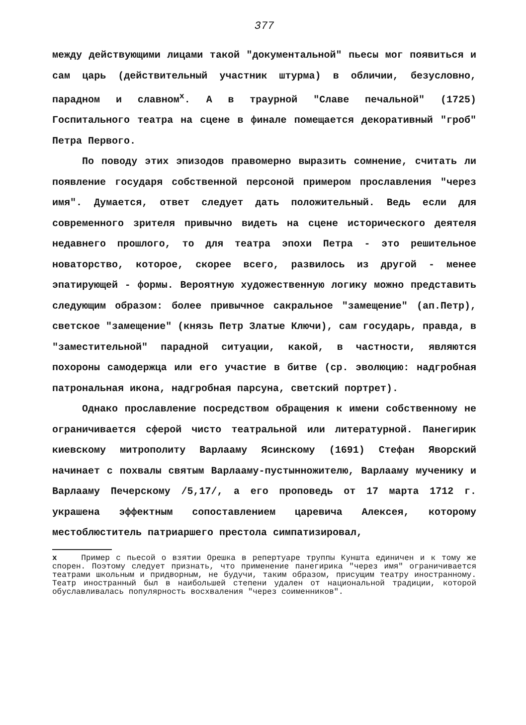377
между действующими лицами такой "документальной" пьесы мог появиться и сам царь (действительный участник штурма) в обличии, безусловно, парадном и славном<sup>x</sup>. А в траурной "Славе печальной" (1725) Госпитального театра на сцене в финале помещается декоративный "гроб" Петра Первого.
По поводу этих эпизодов правомерно выразить сомнение, считать ли появление государя собственной персоной примером прославления "через имя". Думается, ответ следует дать положительный. Ведь если для современного зрителя привычно видеть на сцене исторического деятеля недавнего прошлого, то для театра эпохи Петра - это решительное новаторство, которое, скорее всего, развилось из другой - менее эпатирующей - формы. Вероятную художественную логику можно представить следующим образом: более привычное сакральное "замещение" (ап.Петр), светское "замещение" (князь Петр Златые Ключи), сам государь, правда, в "заместительной" парадной ситуации, какой, в частности, являются похороны самодержца или его участие в битве (ср. эволюцию: надгробная патрональная икона, надгробная парсуна, светский портрет).
Однако прославление посредством обращения к имени собственному не ограничивается сферой чисто театральной или литературной. Панегирик киевскому митрополиту Варлааму Ясинскому (1691) Стефан Яворский начинает с похвалы святым Варлааму-пустынножителю, Варлааму мученику и Варлааму Печерскому /5,17/, а его проповедь от 17 марта 1712 г. украшена эффектным сопоставлением царевича Алексея, которому местоблюститель патриаршего престола симпатизировал,
x Пример с пьесой о взятии Орешка в репертуаре труппы Куншта единичен и к тому же спорен. Поэтому следует признать, что применение панегирика "через имя" ограничивается театрами школьным и придворным, не будучи, таким образом, присущим театру иностранному. Театр иностранный был в наибольшей степени удален от национальной традиции, которой обуславливалась популярность восхваления "через соименников".